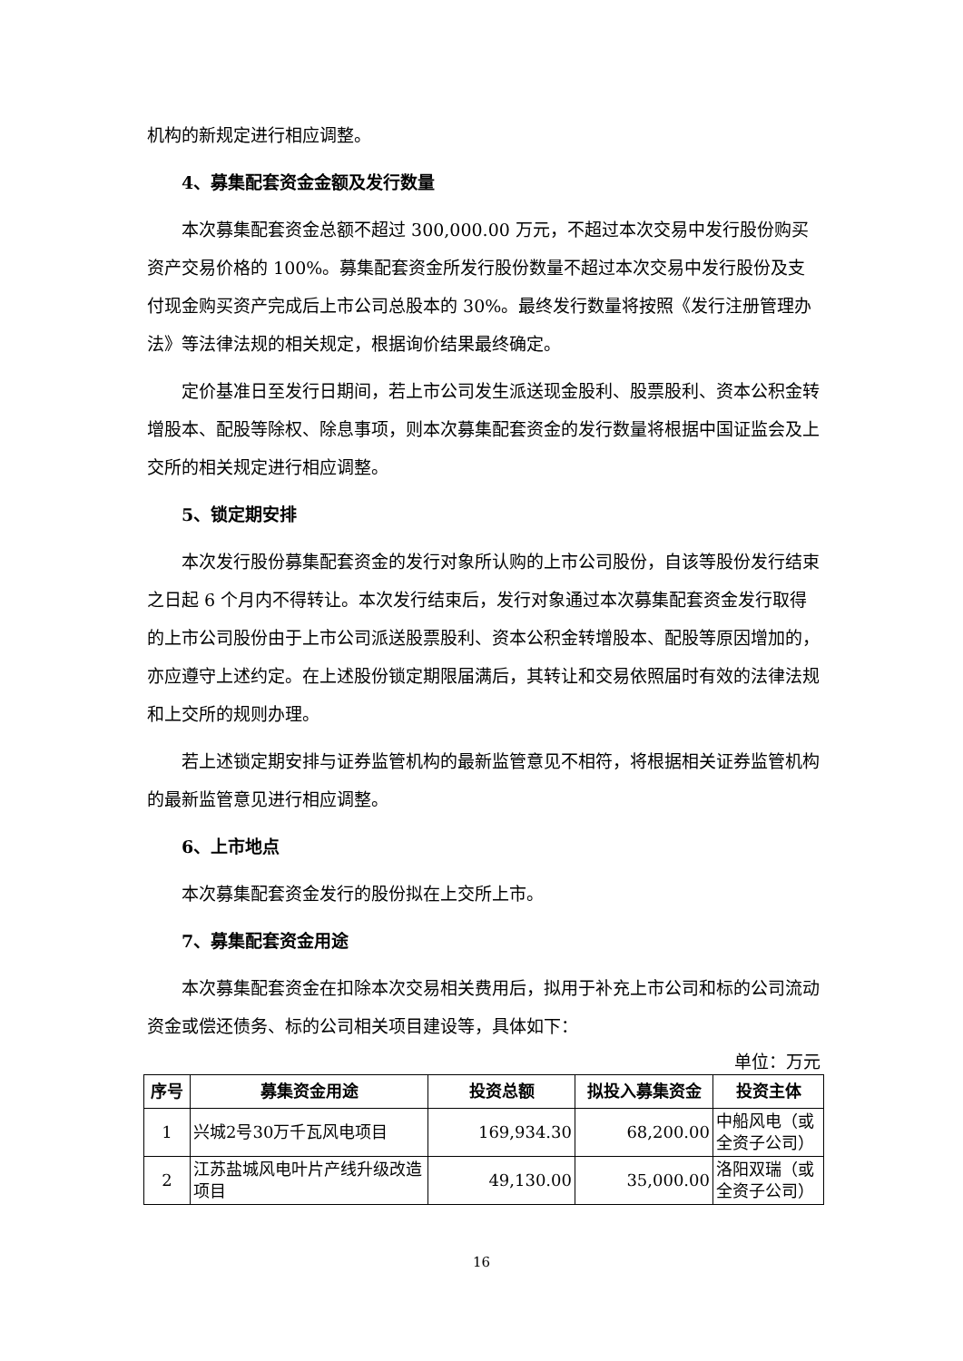机构的新规定进行相应调整。
4、募集配套资金金额及发行数量
本次募集配套资金总额不超过 300,000.00 万元，不超过本次交易中发行股份购买资产交易价格的 100%。募集配套资金所发行股份数量不超过本次交易中发行股份及支付现金购买资产完成后上市公司总股本的 30%。最终发行数量将按照《发行注册管理办法》等法律法规的相关规定，根据询价结果最终确定。
定价基准日至发行日期间，若上市公司发生派送现金股利、股票股利、资本公积金转增股本、配股等除权、除息事项，则本次募集配套资金的发行数量将根据中国证监会及上交所的相关规定进行相应调整。
5、锁定期安排
本次发行股份募集配套资金的发行对象所认购的上市公司股份，自该等股份发行结束之日起 6 个月内不得转让。本次发行结束后，发行对象通过本次募集配套资金发行取得的上市公司股份由于上市公司派送股票股利、资本公积金转增股本、配股等原因增加的，亦应遵守上述约定。在上述股份锁定期限届满后，其转让和交易依照届时有效的法律法规和上交所的规则办理。
若上述锁定期安排与证券监管机构的最新监管意见不相符，将根据相关证券监管机构的最新监管意见进行相应调整。
6、上市地点
本次募集配套资金发行的股份拟在上交所上市。
7、募集配套资金用途
本次募集配套资金在扣除本次交易相关费用后，拟用于补充上市公司和标的公司流动资金或偿还债务、标的公司相关项目建设等，具体如下：
单位：万元
| 序号 | 募集资金用途 | 投资总额 | 拟投入募集资金 | 投资主体 |
| --- | --- | --- | --- | --- |
| 1 | 兴城2号30万千瓦风电项目 | 169,934.30 | 68,200.00 | 中船风电（或全资子公司） |
| 2 | 江苏盐城风电叶片产线升级改造项目 | 49,130.00 | 35,000.00 | 洛阳双瑞（或全资子公司） |
16